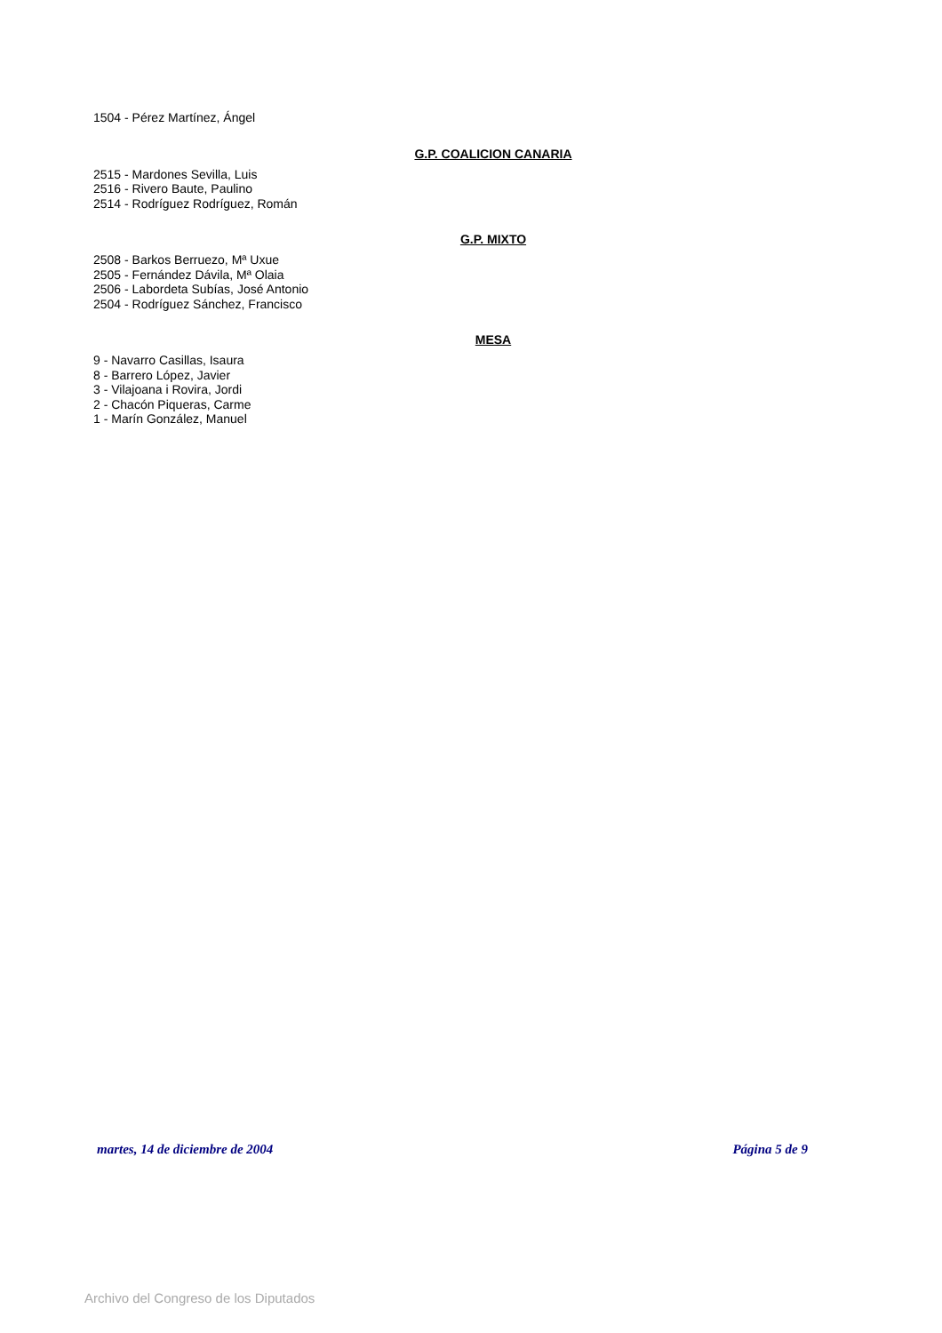1504 - Pérez Martínez, Ángel
G.P. COALICION CANARIA
2515 - Mardones Sevilla, Luis
2516 - Rivero Baute, Paulino
2514 - Rodríguez Rodríguez, Román
G.P. MIXTO
2508 - Barkos Berruezo, Mª Uxue
2505 - Fernández Dávila, Mª Olaia
2506 - Labordeta Subías, José Antonio
2504 - Rodríguez Sánchez, Francisco
MESA
9 - Navarro Casillas, Isaura
8 - Barrero López, Javier
3 - Vilajoana i Rovira, Jordi
2 - Chacón Piqueras, Carme
1 - Marín González, Manuel
martes, 14 de diciembre de 2004 Página 5 de 9
Archivo del Congreso de los Diputados